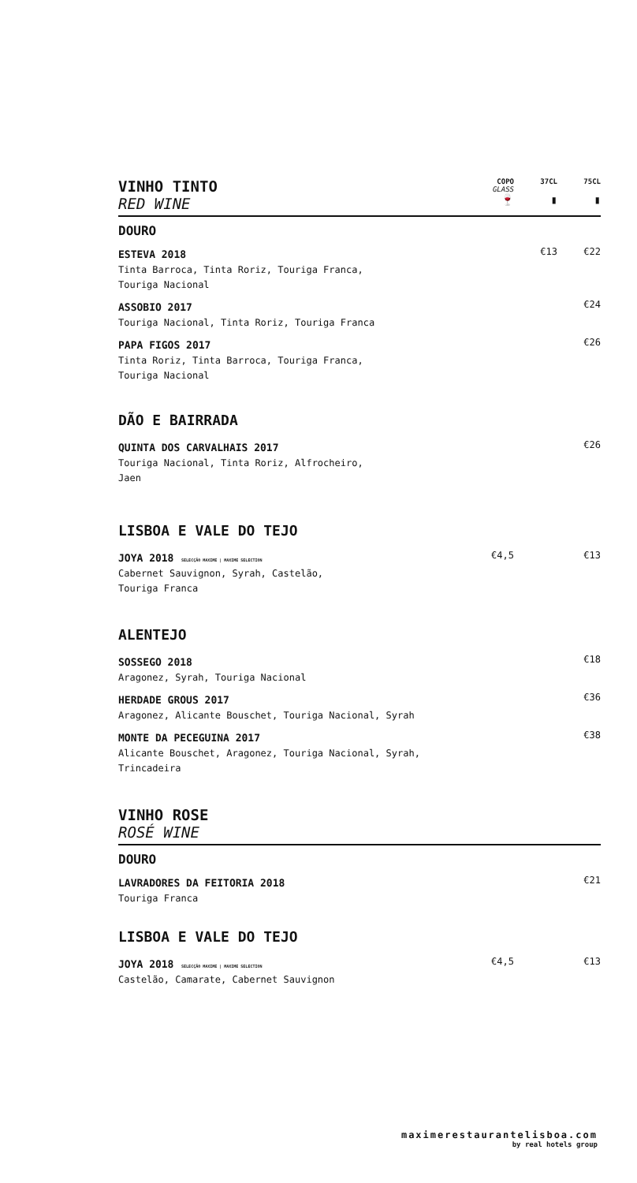| VINHO TINTO RED WINE | COPO GLASS 🍷 | 37CL ▮ | 75CL ▮ |
| DOURO | | | |
| ESTEVA 2018 Tinta Barroca, Tinta Roriz, Touriga Franca, Touriga Nacional | | €13 | €22 |
| ASSOBIO 2017 Touriga Nacional, Tinta Roriz, Touriga Franca | | | €24 |
| PAPA FIGOS 2017 Tinta Roriz, Tinta Barroca, Touriga Franca, Touriga Nacional | | | €26 |
| DÃO E BAIRRADA | | | |
| QUINTA DOS CARVALHAIS 2017 Touriga Nacional, Tinta Roriz, Alfrocheiro, Jaen | | | €26 |
| LISBOA E VALE DO TEJO | | | |
| JOYA 2018 SELECÇÃO MAXIME / MAXIME SELECTION Cabernet Sauvignon, Syrah, Castelão, Touriga Franca | €4,5 | | €13 |
| ALENTEJO | | | |
| SOSSEGO 2018 Aragonez, Syrah, Touriga Nacional | | | €18 |
| HERDADE GROUS 2017 Aragonez, Alicante Bouschet, Touriga Nacional, Syrah | | | €36 |
| MONTE DA PECEGUINA 2017 Alicante Bouschet, Aragonez, Touriga Nacional, Syrah, Trincadeira | | | €38 |
| VINHO ROSE ROSÉ WINE | | | |
| DOURO | | | |
| LAVRADORES DA FEITORIA 2018 Touriga Franca | | | €21 |
| LISBOA E VALE DO TEJO | | | |
| JOYA 2018 SELECÇÃO MAXIME / MAXIME SELECTION Castelão, Camarate, Cabernet Sauvignon | €4,5 | | €13 |
maximerestaurantelisboa.com
by real hotels group